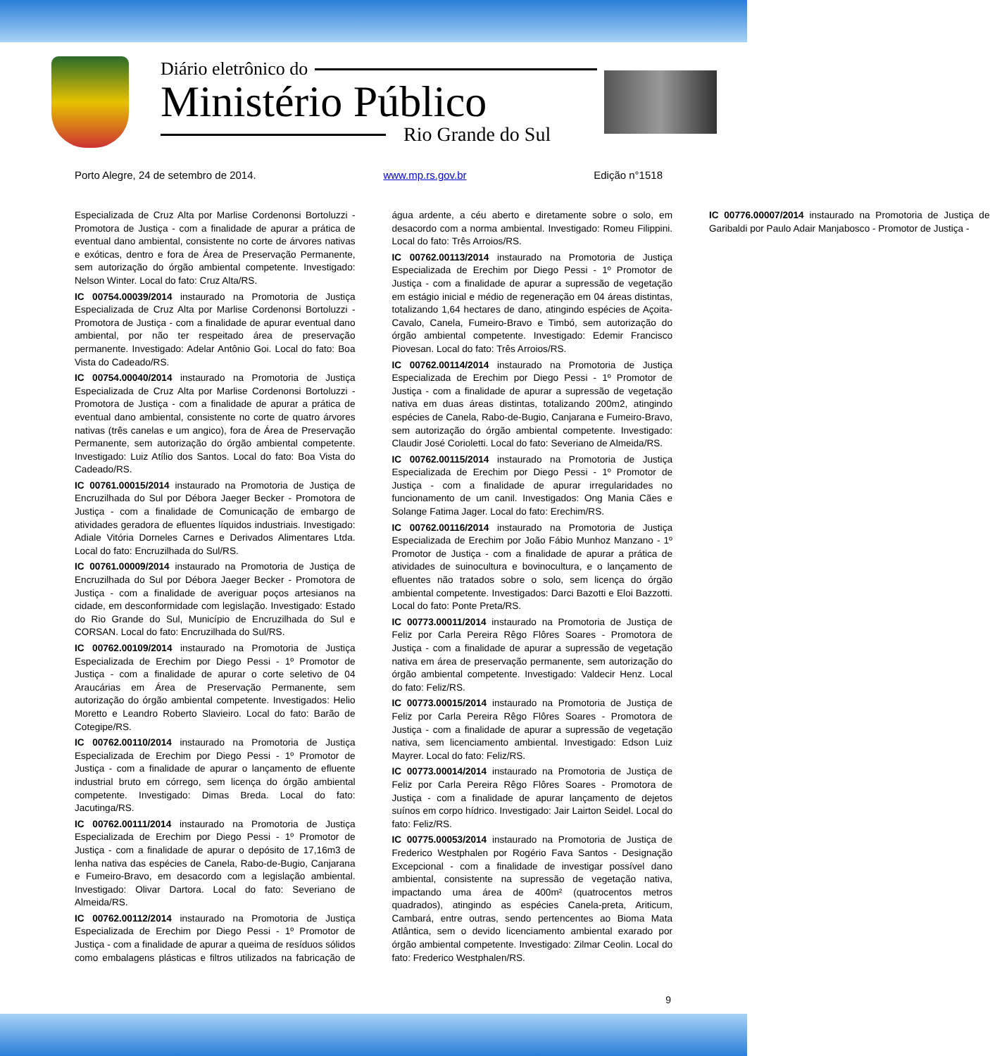Diário eletrônico do
Ministério Público
Rio Grande do Sul
Porto Alegre, 24 de setembro de 2014. www.mp.rs.gov.br Edição n°1518
Especializada de Cruz Alta por Marlise Cordenonsi Bortoluzzi - Promotora de Justiça - com a finalidade de apurar a prática de eventual dano ambiental, consistente no corte de árvores nativas e exóticas, dentro e fora de Área de Preservação Permanente, sem autorização do órgão ambiental competente. Investigado: Nelson Winter. Local do fato: Cruz Alta/RS.
IC 00754.00039/2014 instaurado na Promotoria de Justiça Especializada de Cruz Alta por Marlise Cordenonsi Bortoluzzi - Promotora de Justiça - com a finalidade de apurar eventual dano ambiental, por não ter respeitado área de preservação permanente. Investigado: Adelar Antônio Goi. Local do fato: Boa Vista do Cadeado/RS.
IC 00754.00040/2014 instaurado na Promotoria de Justiça Especializada de Cruz Alta por Marlise Cordenonsi Bortoluzzi - Promotora de Justiça - com a finalidade de apurar a prática de eventual dano ambiental, consistente no corte de quatro árvores nativas (três canelas e um angico), fora de Área de Preservação Permanente, sem autorização do órgão ambiental competente. Investigado: Luiz Atílio dos Santos. Local do fato: Boa Vista do Cadeado/RS.
IC 00761.00015/2014 instaurado na Promotoria de Justiça de Encruzilhada do Sul por Débora Jaeger Becker - Promotora de Justiça - com a finalidade de Comunicação de embargo de atividades geradora de efluentes líquidos industriais. Investigado: Adiale Vitória Dorneles Carnes e Derivados Alimentares Ltda. Local do fato: Encruzilhada do Sul/RS.
IC 00761.00009/2014 instaurado na Promotoria de Justiça de Encruzilhada do Sul por Débora Jaeger Becker - Promotora de Justiça - com a finalidade de averiguar poços artesianos na cidade, em desconformidade com legislação. Investigado: Estado do Rio Grande do Sul, Município de Encruzilhada do Sul e CORSAN. Local do fato: Encruzilhada do Sul/RS.
IC 00762.00109/2014 instaurado na Promotoria de Justiça Especializada de Erechim por Diego Pessi - 1º Promotor de Justiça - com a finalidade de apurar o corte seletivo de 04 Araucárias em Área de Preservação Permanente, sem autorização do órgão ambiental competente. Investigados: Helio Moretto e Leandro Roberto Slavieiro. Local do fato: Barão de Cotegipe/RS.
IC 00762.00110/2014 instaurado na Promotoria de Justiça Especializada de Erechim por Diego Pessi - 1º Promotor de Justiça - com a finalidade de apurar o lançamento de efluente industrial bruto em córrego, sem licença do órgão ambiental competente. Investigado: Dimas Breda. Local do fato: Jacutinga/RS.
IC 00762.00111/2014 instaurado na Promotoria de Justiça Especializada de Erechim por Diego Pessi - 1º Promotor de Justiça - com a finalidade de apurar o depósito de 17,16m3 de lenha nativa das espécies de Canela, Rabo-de-Bugio, Canjarana e Fumeiro-Bravo, em desacordo com a legislação ambiental. Investigado: Olivar Dartora. Local do fato: Severiano de Almeida/RS.
IC 00762.00112/2014 instaurado na Promotoria de Justiça Especializada de Erechim por Diego Pessi - 1º Promotor de Justiça - com a finalidade de apurar a queima de resíduos sólidos como embalagens plásticas e filtros utilizados na fabricação de água ardente, a céu aberto e diretamente sobre o solo, em desacordo com a norma ambiental. Investigado: Romeu Filippini. Local do fato: Três Arroios/RS.
IC 00762.00113/2014 instaurado na Promotoria de Justiça Especializada de Erechim por Diego Pessi - 1º Promotor de Justiça - com a finalidade de apurar a supressão de vegetação em estágio inicial e médio de regeneração em 04 áreas distintas, totalizando 1,64 hectares de dano, atingindo espécies de Açoita-Cavalo, Canela, Fumeiro-Bravo e Timbó, sem autorização do órgão ambiental competente. Investigado: Edemir Francisco Piovesan. Local do fato: Três Arroios/RS.
IC 00762.00114/2014 instaurado na Promotoria de Justiça Especializada de Erechim por Diego Pessi - 1º Promotor de Justiça - com a finalidade de apurar a supressão de vegetação nativa em duas áreas distintas, totalizando 200m2, atingindo espécies de Canela, Rabo-de-Bugio, Canjarana e Fumeiro-Bravo, sem autorização do órgão ambiental competente. Investigado: Claudir José Corioletti. Local do fato: Severiano de Almeida/RS.
IC 00762.00115/2014 instaurado na Promotoria de Justiça Especializada de Erechim por Diego Pessi - 1º Promotor de Justiça - com a finalidade de apurar irregularidades no funcionamento de um canil. Investigados: Ong Mania Cães e Solange Fatima Jager. Local do fato: Erechim/RS.
IC 00762.00116/2014 instaurado na Promotoria de Justiça Especializada de Erechim por João Fábio Munhoz Manzano - 1º Promotor de Justiça - com a finalidade de apurar a prática de atividades de suinocultura e bovinocultura, e o lançamento de efluentes não tratados sobre o solo, sem licença do órgão ambiental competente. Investigados: Darci Bazotti e Eloi Bazzotti. Local do fato: Ponte Preta/RS.
IC 00773.00011/2014 instaurado na Promotoria de Justiça de Feliz por Carla Pereira Rêgo Flôres Soares - Promotora de Justiça - com a finalidade de apurar a supressão de vegetação nativa em área de preservação permanente, sem autorização do órgão ambiental competente. Investigado: Valdecir Henz. Local do fato: Feliz/RS.
IC 00773.00015/2014 instaurado na Promotoria de Justiça de Feliz por Carla Pereira Rêgo Flôres Soares - Promotora de Justiça - com a finalidade de apurar a supressão de vegetação nativa, sem licenciamento ambiental. Investigado: Edson Luiz Mayrer. Local do fato: Feliz/RS.
IC 00773.00014/2014 instaurado na Promotoria de Justiça de Feliz por Carla Pereira Rêgo Flôres Soares - Promotora de Justiça - com a finalidade de apurar lançamento de dejetos suínos em corpo hídrico. Investigado: Jair Lairton Seidel. Local do fato: Feliz/RS.
IC 00775.00053/2014 instaurado na Promotoria de Justiça de Frederico Westphalen por Rogério Fava Santos - Designação Excepcional - com a finalidade de investigar possível dano ambiental, consistente na supressão de vegetação nativa, impactando uma área de 400m² (quatrocentos metros quadrados), atingindo as espécies Canela-preta, Ariticum, Cambará, entre outras, sendo pertencentes ao Bioma Mata Atlântica, sem o devido licenciamento ambiental exarado por órgão ambiental competente. Investigado: Zilmar Ceolin. Local do fato: Frederico Westphalen/RS.
IC 00776.00007/2014 instaurado na Promotoria de Justiça de Garibaldi por Paulo Adair Manjabosco - Promotor de Justiça -
9